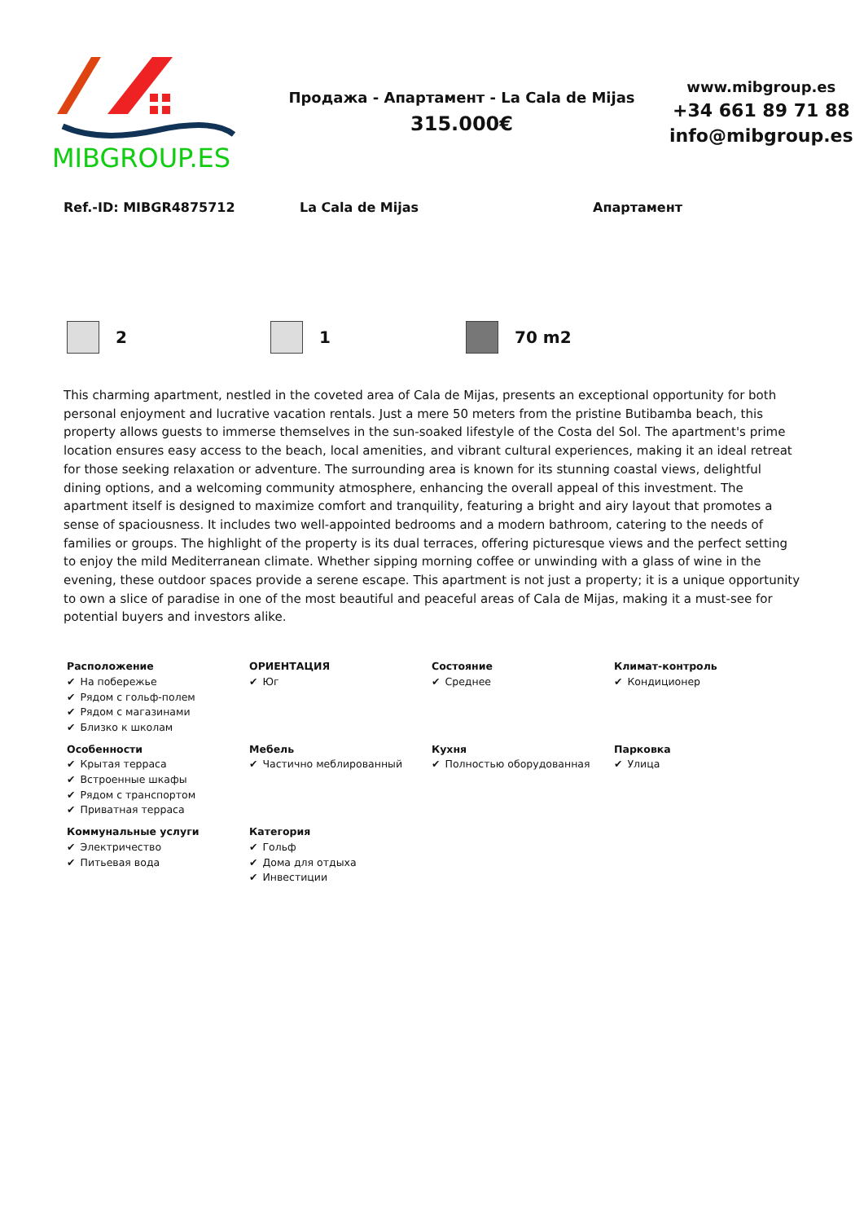MIBGROUP.ES
Продажа - Апартамент - La Cala de Mijas
315.000€
www.mibgroup.es
+34 661 89 71 88
info@mibgroup.es
Ref.-ID: MIBGR4875712 La Cala de Mijas Апартамент
2 1 70 m2
This charming apartment, nestled in the coveted area of Cala de Mijas, presents an exceptional opportunity for both personal enjoyment and lucrative vacation rentals. Just a mere 50 meters from the pristine Butibamba beach, this property allows guests to immerse themselves in the sun-soaked lifestyle of the Costa del Sol. The apartment's prime location ensures easy access to the beach, local amenities, and vibrant cultural experiences, making it an ideal retreat for those seeking relaxation or adventure. The surrounding area is known for its stunning coastal views, delightful dining options, and a welcoming community atmosphere, enhancing the overall appeal of this investment. The apartment itself is designed to maximize comfort and tranquility, featuring a bright and airy layout that promotes a sense of spaciousness. It includes two well-appointed bedrooms and a modern bathroom, catering to the needs of families or groups. The highlight of the property is its dual terraces, offering picturesque views and the perfect setting to enjoy the mild Mediterranean climate. Whether sipping morning coffee or unwinding with a glass of wine in the evening, these outdoor spaces provide a serene escape. This apartment is not just a property; it is a unique opportunity to own a slice of paradise in one of the most beautiful and peaceful areas of Cala de Mijas, making it a must-see for potential buyers and investors alike.
| Расположение ✔ На побережье ✔ Рядом с гольф-полем ✔ Рядом с магазинами ✔ Близко к школам | ОРИЕНТАЦИЯ ✔ Юг | Состояние ✔ Среднее | Климат-контроль ✔ Кондиционер |
| Особенности ✔ Крытая терраса ✔ Встроенные шкафы ✔ Рядом с транспортом ✔ Приватная терраса | Мебель ✔ Частично меблированный | Кухня ✔ Полностью оборудованная | Парковка ✔ Улица |
| Коммунальные услуги ✔ Электричество ✔ Питьевая вода | Категория ✔ Гольф ✔ Дома для отдыха ✔ Инвестиции | | |